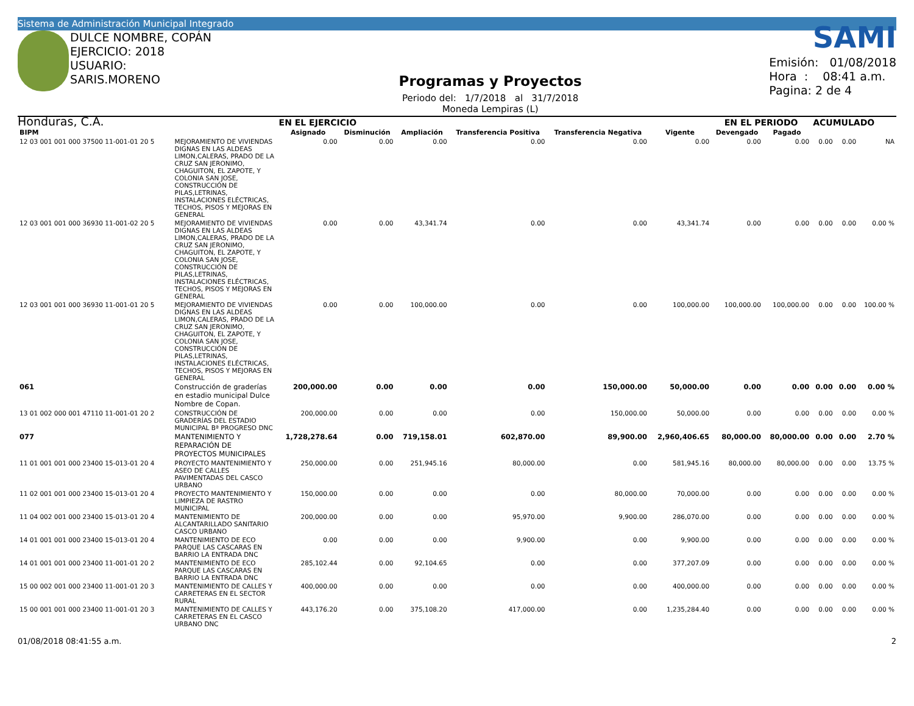Sistema de Administración Municipal Integrado
DULCE NOMBRE, COPÁN
EJERCICIO: 2018
USUARIO: SARIS.MORENO
Honduras, C.A.
Programas y Proyectos
Periodo del: 1/7/2018 al 31/7/2018
Moneda Lempiras (L)
SAMI
Emisión: 01/08/2018
Hora : 08:41 a.m.
Pagina: 2 de 4
| | | EN EL EJERCICIO | | | | | | EN EL PERIODO | | ACUMULADO | | |
| --- | --- | --- | --- | --- | --- | --- | --- | --- | --- | --- | --- | --- |
| BIPM | | Asignado | Disminución | Ampliación | Transferencia Positiva | Transferencia Negativa | Vigente | Devengado | Pagado | | | |
| 12 03 001 001 000 37500 11-001-01 20 5 | MEJORAMIENTO DE VIVIENDAS DIGNAS EN LAS ALDEAS LIMON,CALERAS, PRADO DE LA CRUZ SAN JERONIMO, CHAGUITON, EL ZAPOTE, Y COLONIA SAN JOSE, CONSTRUCCIÓN DE PILAS,LETRINAS, INSTALACIONES ELÉCTRICAS, TECHOS, PISOS Y MEJORAS EN GENERAL | 0.00 | 0.00 | 0.00 | 0.00 | 0.00 | 0.00 | 0.00 | 0.00 | 0.00 | 0.00 | NA |
| 12 03 001 001 000 36930 11-001-02 20 5 | MEJORAMIENTO DE VIVIENDAS DIGNAS EN LAS ALDEAS LIMON,CALERAS, PRADO DE LA CRUZ SAN JERONIMO, CHAGUITON, EL ZAPOTE, Y COLONIA SAN JOSE, CONSTRUCCIÓN DE PILAS,LETRINAS, INSTALACIONES ELÉCTRICAS, TECHOS, PISOS Y MEJORAS EN GENERAL | 0.00 | 0.00 | 43,341.74 | 0.00 | 0.00 | 43,341.74 | 0.00 | 0.00 | 0.00 | 0.00 | 0.00 % |
| 12 03 001 001 000 36930 11-001-01 20 5 | MEJORAMIENTO DE VIVIENDAS DIGNAS EN LAS ALDEAS LIMON,CALERAS, PRADO DE LA CRUZ SAN JERONIMO, CHAGUITON, EL ZAPOTE, Y COLONIA SAN JOSE, CONSTRUCCIÓN DE PILAS,LETRINAS, INSTALACIONES ELÉCTRICAS, TECHOS, PISOS Y MEJORAS EN GENERAL | 0.00 | 0.00 | 100,000.00 | 0.00 | 0.00 | 100,000.00 | 100,000.00 | 100,000.00 | 0.00 | 0.00 | 100.00 % |
| 061 | Construcción de graderías en estadio municipal Dulce Nombre de Copan. | 200,000.00 | 0.00 | 0.00 | 0.00 | 150,000.00 | 50,000.00 | 0.00 | 0.00 | 0.00 | 0.00 | 0.00 % |
| 13 01 002 000 001 47110 11-001-01 20 2 | CONSTRUCCIÓN DE GRADERÍAS DEL ESTADIO MUNICIPAL Bª PROGRESO DNC | 200,000.00 | 0.00 | 0.00 | 0.00 | 150,000.00 | 50,000.00 | 0.00 | 0.00 | 0.00 | 0.00 | 0.00 % |
| 077 | MANTENIMIENTO Y REPARACIÓN DE PROYECTOS MUNICIPALES | 1,728,278.64 | 0.00 | 719,158.01 | 602,870.00 | 89,900.00 | 2,960,406.65 | 80,000.00 | 80,000.00 | 0.00 | 0.00 | 2.70 % |
| 11 01 001 001 000 23400 15-013-01 20 4 | PROYECTO MANTENIMIENTO Y ASEO DE CALLES PAVIMENTADAS DEL CASCO URBANO | 250,000.00 | 0.00 | 251,945.16 | 80,000.00 | 0.00 | 581,945.16 | 80,000.00 | 80,000.00 | 0.00 | 0.00 | 13.75 % |
| 11 02 001 001 000 23400 15-013-01 20 4 | PROYECTO MANTENIMIENTO Y LIMPIEZA DE RASTRO MUNICIPAL | 150,000.00 | 0.00 | 0.00 | 0.00 | 80,000.00 | 70,000.00 | 0.00 | 0.00 | 0.00 | 0.00 | 0.00 % |
| 11 04 002 001 000 23400 15-013-01 20 4 | MANTENIMIENTO DE ALCANTARILLADO SANITARIO CASCO URBANO | 200,000.00 | 0.00 | 0.00 | 95,970.00 | 9,900.00 | 286,070.00 | 0.00 | 0.00 | 0.00 | 0.00 | 0.00 % |
| 14 01 001 001 000 23400 15-013-01 20 4 | MANTENIMIENTO DE ECO PARQUE LAS CASCARAS EN BARRIO LA ENTRADA DNC | 0.00 | 0.00 | 0.00 | 9,900.00 | 0.00 | 9,900.00 | 0.00 | 0.00 | 0.00 | 0.00 | 0.00 % |
| 14 01 001 001 000 23400 11-001-01 20 2 | MANTENIMIENTO DE ECO PARQUE LAS CASCARAS EN BARRIO LA ENTRADA DNC | 285,102.44 | 0.00 | 92,104.65 | 0.00 | 0.00 | 377,207.09 | 0.00 | 0.00 | 0.00 | 0.00 | 0.00 % |
| 15 00 002 001 000 23400 11-001-01 20 3 | MANTENIMIENTO DE CALLES Y CARRETERAS EN EL SECTOR RURAL | 400,000.00 | 0.00 | 0.00 | 0.00 | 0.00 | 400,000.00 | 0.00 | 0.00 | 0.00 | 0.00 | 0.00 % |
| 15 00 001 001 000 23400 11-001-01 20 3 | MANTENIMIENTO DE CALLES Y CARRETERAS EN EL CASCO URBANO DNC | 443,176.20 | 0.00 | 375,108.20 | 417,000.00 | 0.00 | 1,235,284.40 | 0.00 | 0.00 | 0.00 | 0.00 | 0.00 % |
01/08/2018 08:41:55 a.m. 2